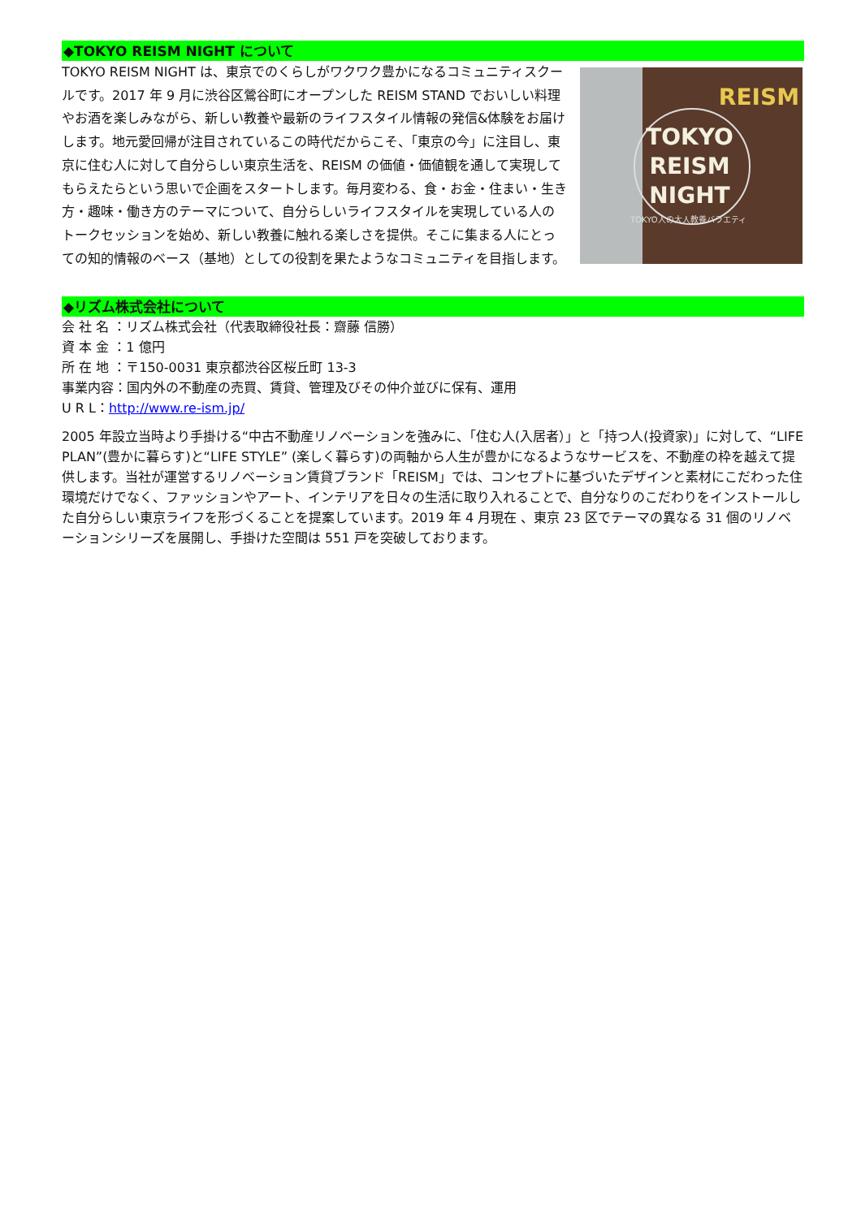◆TOKYO REISM NIGHT について
TOKYO REISM NIGHT は、東京でのくらしがワクワク豊かになるコミュニティスクールです。2017 年 9 月に渋谷区鶯谷町にオープンした REISM STAND でおいしい料理やお酒を楽しみながら、新しい教養や最新のライフスタイル情報の発信&体験をお届けします。地元愛回帰が注目されているこの時代だからこそ、「東京の今」に注目し、東京に住む人に対して自分らしい東京生活を、REISM の価値・価値観を通して実現してもらえたらという思いで企画をスタートします。毎月変わる、食・お金・住まい・生き方・趣味・働き方のテーマについて、自分らしいライフスタイルを実現している人のトークセッションを始め、新しい教養に触れる楽しさを提供。そこに集まる人にとっての知的情報のベース（基地）としての役割を果たようなコミュニティを目指します。
TOKYO REISM NIGHT
REISM
TOKYO人の大人教養バラエティ
◆リズム株式会社について
会 社 名 ：リズム株式会社（代表取締役社長：齋藤 信勝）
資 本 金 ：1 億円
所 在 地 ：〒150-0031 東京都渋谷区桜丘町 13-3
事業内容：国内外の不動産の売買、賃貸、管理及びその仲介並びに保有、運用
U R L：http://www.re-ism.jp/
2005 年設立当時より手掛ける“中古不動産リノベーションを強みに、「住む人(入居者）」と「持つ人(投資家)」に対して、“LIFE PLAN”(豊かに暮らす)と“LIFE STYLE” (楽しく暮らす)の両軸から人生が豊かになるようなサービスを、不動産の枠を越えて提供します。当社が運営するリノベーション賃貸ブランド「REISM」では、コンセプトに基づいたデザインと素材にこだわった住環境だけでなく、ファッションやアート、インテリアを日々の生活に取り入れることで、自分なりのこだわりをインストールした自分らしい東京ライフを形づくることを提案しています。2019 年 4 月現在 、東京 23 区でテーマの異なる 31 個のリノベーションシリーズを展開し、手掛けた空間は 551 戸を突破しております。